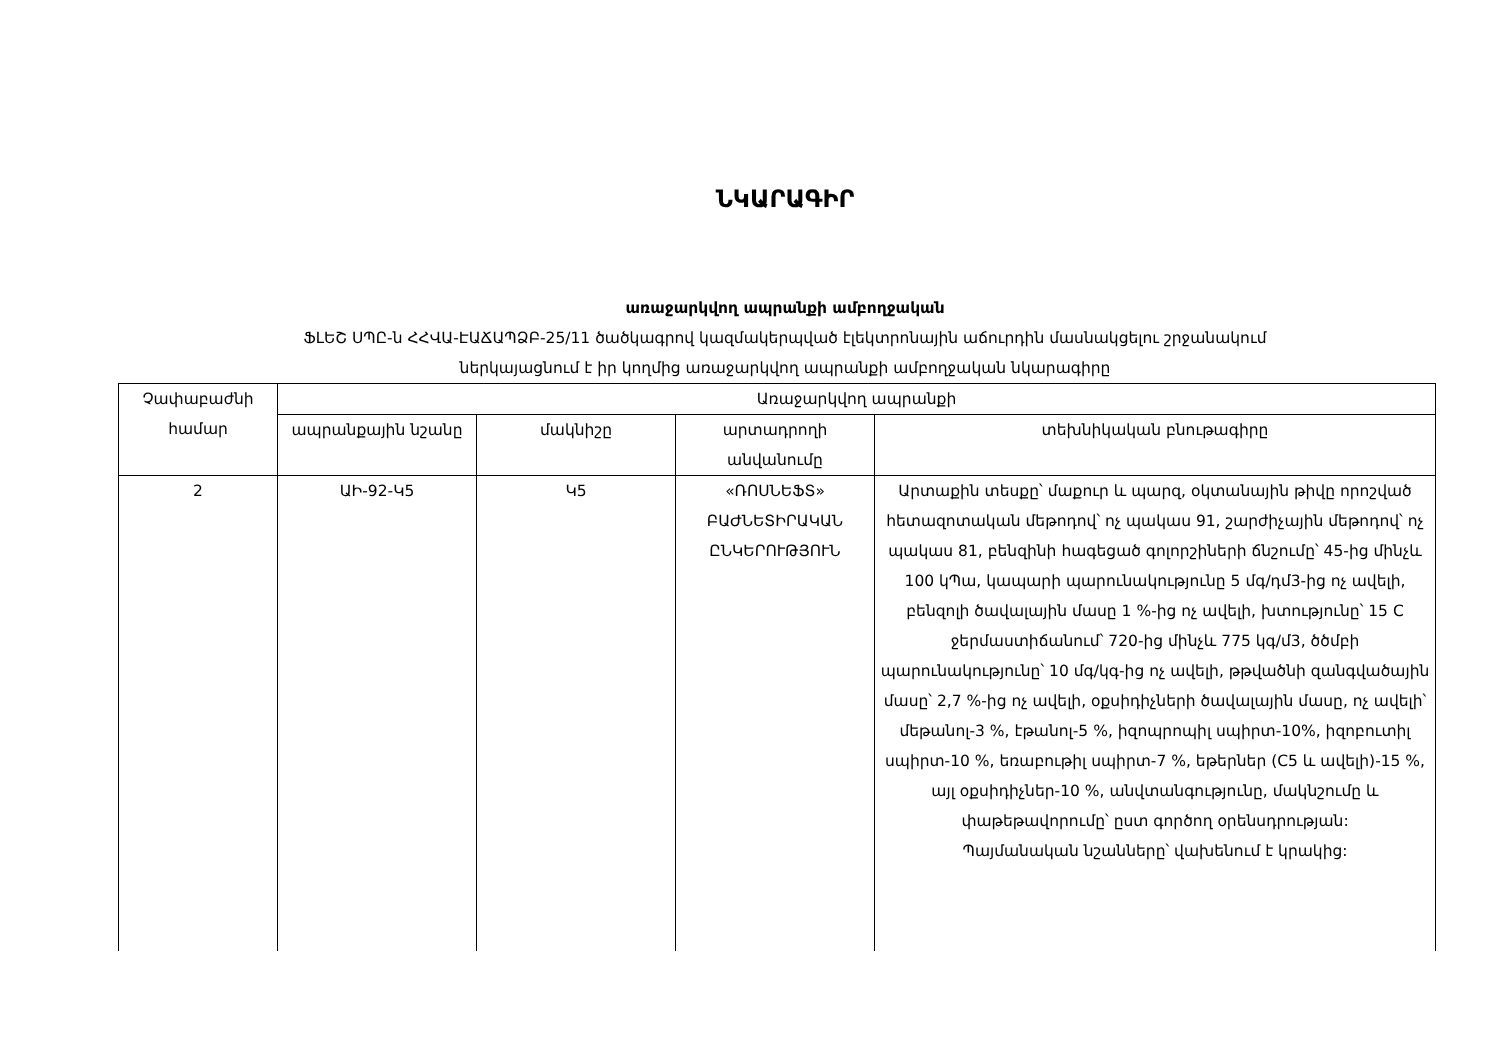ՆԿԱՐԱԳԻՐ
առաջարկվող ապրանքի ամբողջական
ՖԼԵՇ ՍՊԸ-ն ՀՀՎԱ-ԷԱՃԱՊՁԲ-25/11 ծածկագրով կազմակերպված էլեկտրոնային աճուրդին մասնակցելու շրջանակում
ներկայացնում է իր կողմից առաջարկվող ապրանքի ամբողջական նկարագիրը
| Չափաբաժնի համար | Առաջարկվող ապրանքի | | | |
| --- | --- | --- | --- | --- |
| | ապրանքային նշանը | մակնիշը | արտադրողի անվանումը | տեխնիկական բնութագիրը |
| 2 | ԱԻ-92-Կ5 | Կ5 | «ՌՈՍՆԵՖՏ» ԲԱԺՆԵՏԻՐԱԿԱՆ ԸՆԿԵՐՈՒԹՅՈՒՆ | Արտաքին տեսքը՝ մաքուր և պարզ, օկտանային թիվը որոշված հետազոտական մեթոդով՝ ոչ պակաս 91, շարժիչային մեթոդով՝ ոչ պակաս 81, բենզինի հագեցած գոլորշիների ճնշումը՝ 45-ից մինչև 100 կՊա, կապարի պարունակությունը 5 մգ/դմ3-ից ոչ ավելի, բենզոլի ծավալային մասը 1 %-ից ոչ ավելի, խտությունը՝ 15 C ջերմաստիճանում՝ 720-ից մինչև 775 կգ/մ3, ծծմբի պարունակությունը՝ 10 մգ/կգ-ից ոչ ավելի, թթվածնի զանգվածային մասը՝ 2,7 %-ից ոչ ավելի, օքսիդիչների ծավալային մասը, ոչ ավելի՝ մեթանոլ-3 %, էթանոլ-5 %, իզոպրոպիլ սպիրտ-10%, իզոբուտիլ սպիրտ-10 %, եռաբութիլ սպիրտ-7 %, եթերներ (C5 և ավելի)-15 %, այլ օքսիդիչներ-10 %, անվտանգությունը, մակնշումը և փաթեթավորումը՝ ըստ գործող օրենսդրության: Պայմանական նշանները՝ վախենում է կրակից: |